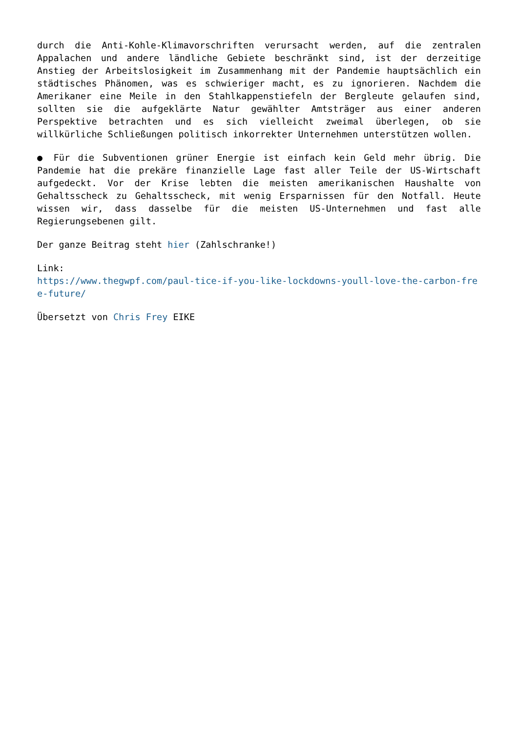durch die Anti-Kohle-Klimavorschriften verursacht werden, auf die zentralen Appalachen und andere ländliche Gebiete beschränkt sind, ist der derzeitige Anstieg der Arbeitslosigkeit im Zusammenhang mit der Pandemie hauptsächlich ein städtisches Phänomen, was es schwieriger macht, es zu ignorieren. Nachdem die Amerikaner eine Meile in den Stahlkappenstiefeln der Bergleute gelaufen sind, sollten sie die aufgeklärte Natur gewählter Amtsträger aus einer anderen Perspektive betrachten und es sich vielleicht zweimal überlegen, ob sie willkürliche Schließungen politisch inkorrekter Unternehmen unterstützen wollen.
● Für die Subventionen grüner Energie ist einfach kein Geld mehr übrig. Die Pandemie hat die prekäre finanzielle Lage fast aller Teile der US-Wirtschaft aufgedeckt. Vor der Krise lebten die meisten amerikanischen Haushalte von Gehaltsscheck zu Gehaltsscheck, mit wenig Ersparnissen für den Notfall. Heute wissen wir, dass dasselbe für die meisten US-Unternehmen und fast alle Regierungsebenen gilt.
Der ganze Beitrag steht hier (Zahlschranke!)
Link:
https://www.thegwpf.com/paul-tice-if-you-like-lockdowns-youll-love-the-carbon-free-future/
Übersetzt von Chris Frey EIKE